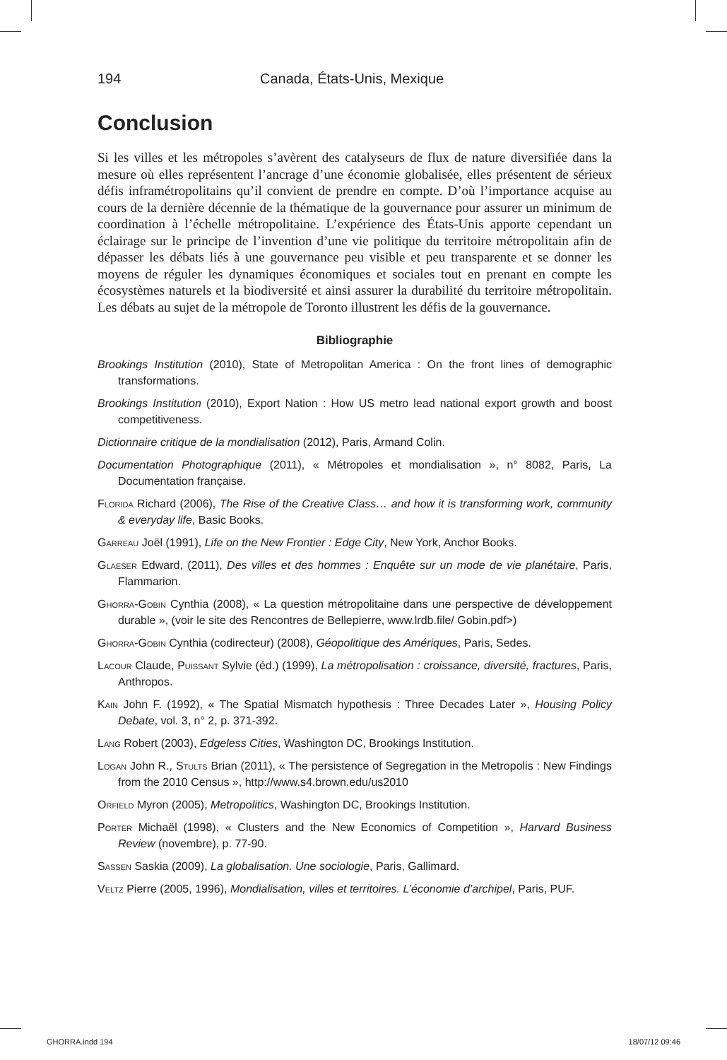194 Canada, États-Unis, Mexique
Conclusion
Si les villes et les métropoles s’avèrent des catalyseurs de flux de nature diversifiée dans la mesure où elles représentent l’ancrage d’une économie globalisée, elles présentent de sérieux défis inframétropolitains qu’il convient de prendre en compte. D’où l’importance acquise au cours de la dernière décennie de la thématique de la gouvernance pour assurer un minimum de coordination à l’échelle métropolitaine. L’expérience des États-Unis apporte cependant un éclairage sur le principe de l’invention d’une vie politique du territoire métropolitain afin de dépasser les débats liés à une gouvernance peu visible et peu transparente et se donner les moyens de réguler les dynamiques économiques et sociales tout en prenant en compte les écosystèmes naturels et la biodiversité et ainsi assurer la durabilité du territoire métropolitain. Les débats au sujet de la métropole de Toronto illustrent les défis de la gouvernance.
Bibliographie
Brookings Institution (2010), State of Metropolitan America : On the front lines of demographic transformations.
Brookings Institution (2010), Export Nation : How US metro lead national export growth and boost competitiveness.
Dictionnaire critique de la mondialisation (2012), Paris, Armand Colin.
Documentation Photographique (2011), « Métropoles et mondialisation », n° 8082, Paris, La Documentation française.
Florida Richard (2006), The Rise of the Creative Class… and how it is transforming work, community & everyday life, Basic Books.
Garreau Joël (1991), Life on the New Frontier : Edge City, New York, Anchor Books.
Glaeser Edward, (2011), Des villes et des hommes : Enquête sur un mode de vie planétaire, Paris, Flammarion.
Ghorra-Gobin Cynthia (2008), « La question métropolitaine dans une perspective de développement durable », (voir le site des Rencontres de Bellepierre, www.lrdb.file/ Gobin.pdf>)
Ghorra-Gobin Cynthia (codirecteur) (2008), Géopolitique des Amériques, Paris, Sedes.
Lacour Claude, Puissant Sylvie (éd.) (1999), La métropolisation : croissance, diversité, fractures, Paris, Anthropos.
Kain John F. (1992), « The Spatial Mismatch hypothesis : Three Decades Later », Housing Policy Debate, vol. 3, n° 2, p. 371-392.
Lang Robert (2003), Edgeless Cities, Washington DC, Brookings Institution.
Logan John R., Stults Brian (2011), « The persistence of Segregation in the Metropolis : New Findings from the 2010 Census », http://www.s4.brown.edu/us2010
Orfield Myron (2005), Metropolitics, Washington DC, Brookings Institution.
Porter Michaël (1998), « Clusters and the New Economics of Competition », Harvard Business Review (novembre), p. 77-90.
Sassen Saskia (2009), La globalisation. Une sociologie, Paris, Gallimard.
Veltz Pierre (2005, 1996), Mondialisation, villes et territoires. L’économie d’archipel, Paris, PUF.
GHORRA.indd 194 18/07/12 09:46